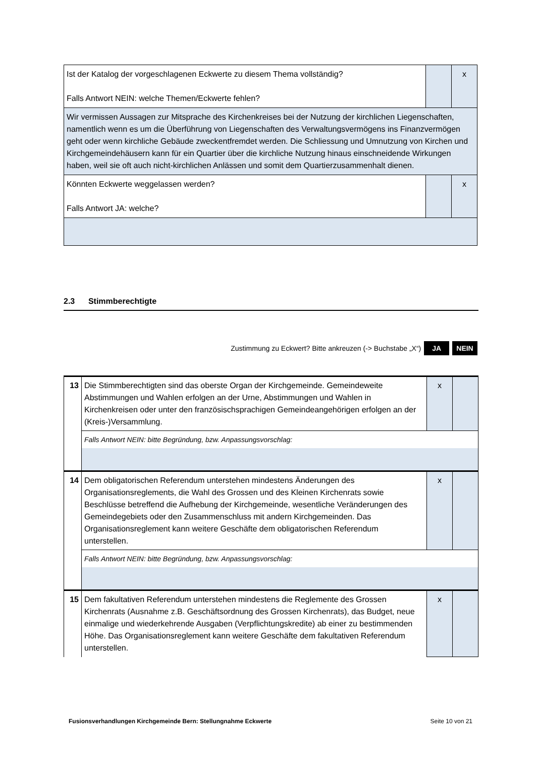| Ist der Katalog der vorgeschlagenen Eckwerte zu diesem Thema vollständig? Falls Antwort NEIN: welche Themen/Eckwerte fehlen? | | x |
| Wir vermissen Aussagen zur Mitsprache des Kirchenkreises bei der Nutzung der kirchlichen Liegenschaften, namentlich wenn es um die Überführung von Liegenschaften des Verwaltungsvermögens ins Finanzvermögen geht oder wenn kirchliche Gebäude zweckentfremdet werden. Die Schliessung und Umnutzung von Kirchen und Kirchgemeindehäusern kann für ein Quartier über die kirchliche Nutzung hinaus einschneidende Wirkungen haben, weil sie oft auch nicht-kirchlichen Anlässen und somit dem Quartierzusammenhalt dienen. | | |
| Könnten Eckwerte weggelassen werden? Falls Antwort JA: welche? | | x |
2.3 Stimmberechtigte
Zustimmung zu Eckwert? Bitte ankreuzen (-> Buchstabe „X“) JA NEIN
| 13 | Die Stimmberechtigten sind das oberste Organ der Kirchgemeinde. Gemeindeweite Abstimmungen und Wahlen erfolgen an der Urne, Abstimmungen und Wahlen in Kirchenkreisen oder unter den französischsprachigen Gemeindeangehörigen erfolgen an der (Kreis-)Versammlung. | x | |
| | Falls Antwort NEIN: bitte Begründung, bzw. Anpassungsvorschlag: | | |
| 14 | Dem obligatorischen Referendum unterstehen mindestens Änderungen des Organisationsreglements, die Wahl des Grossen und des Kleinen Kirchenrats sowie Beschlüsse betreffend die Aufhebung der Kirchgemeinde, wesentliche Veränderungen des Gemeindegebiets oder den Zusammenschluss mit andern Kirchgemeinden. Das Organisationsreglement kann weitere Geschäfte dem obligatorischen Referendum unterstellen. | x | |
| | Falls Antwort NEIN: bitte Begründung, bzw. Anpassungsvorschlag: | | |
| 15 | Dem fakultativen Referendum unterstehen mindestens die Reglemente des Grossen Kirchenrats (Ausnahme z.B. Geschäftsordnung des Grossen Kirchenrats), das Budget, neue einmalige und wiederkehrende Ausgaben (Verpflichtungskredite) ab einer zu bestimmenden Höhe. Das Organisationsreglement kann weitere Geschäfte dem fakultativen Referendum unterstellen. | x | |
Fusionsverhandlungen Kirchgemeinde Bern: Stellungnahme Eckwerte Seite 10 von 21